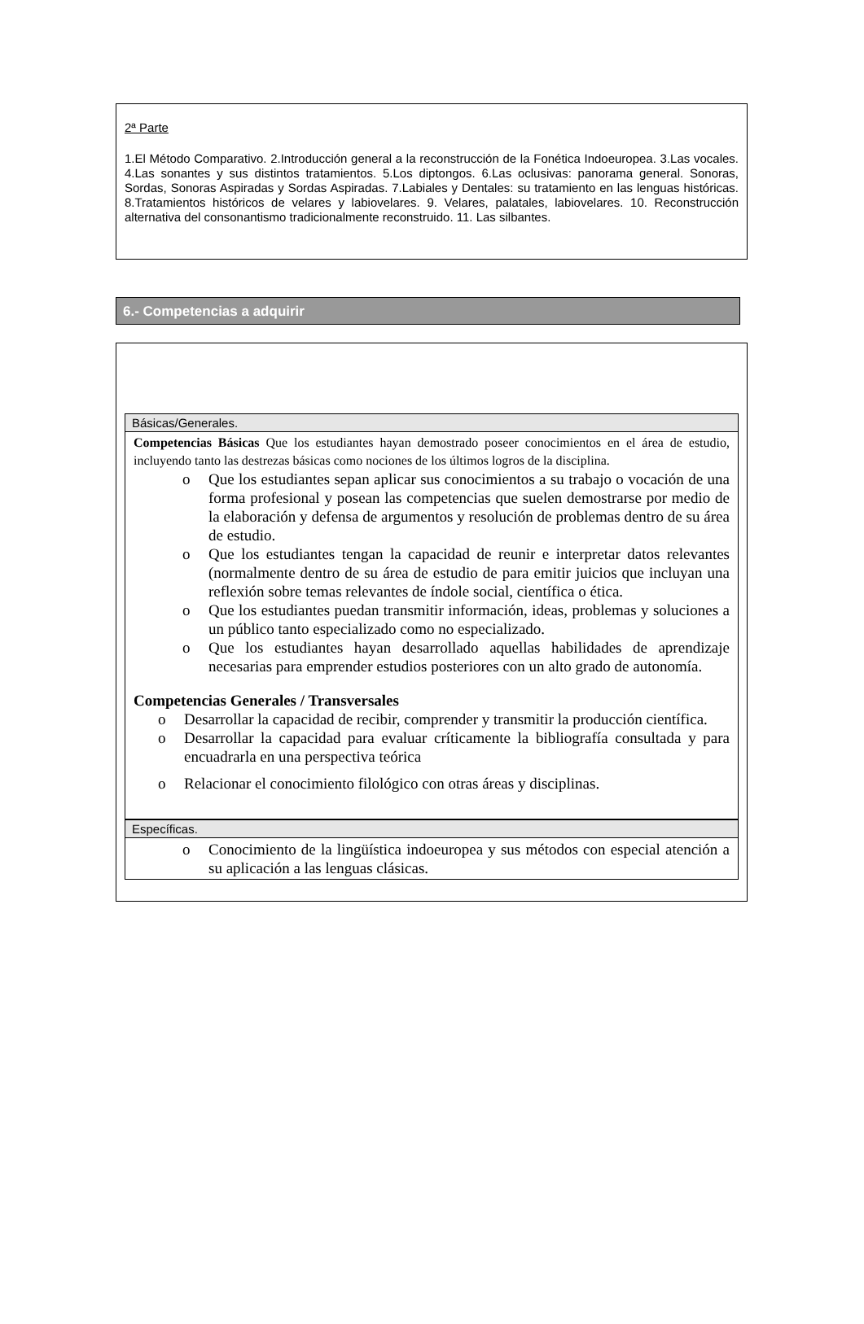2ª Parte
1.El Método Comparativo. 2.Introducción general a la reconstrucción de la Fonética Indoeuropea. 3.Las vocales. 4.Las sonantes y sus distintos tratamientos. 5.Los diptongos. 6.Las oclusivas: panorama general. Sonoras, Sordas, Sonoras Aspiradas y Sordas Aspiradas. 7.Labiales y Dentales: su tratamiento en las lenguas históricas. 8.Tratamientos históricos de velares y labiovelares. 9. Velares, palatales, labiovelares. 10. Reconstrucción alternativa del consonantismo tradicionalmente reconstruido. 11. Las silbantes.
6.- Competencias a adquirir
Básicas/Generales.
Competencias Básicas Que los estudiantes hayan demostrado poseer conocimientos en el área de estudio, incluyendo tanto las destrezas básicas como nociones de los últimos logros de la disciplina.
o Que los estudiantes sepan aplicar sus conocimientos a su trabajo o vocación de una forma profesional y posean las competencias que suelen demostrarse por medio de la elaboración y defensa de argumentos y resolución de problemas dentro de su área de estudio.
o Que los estudiantes tengan la capacidad de reunir e interpretar datos relevantes (normalmente dentro de su área de estudio de para emitir juicios que incluyan una reflexión sobre temas relevantes de índole social, científica o ética.
o Que los estudiantes puedan transmitir información, ideas, problemas y soluciones a un público tanto especializado como no especializado.
o Que los estudiantes hayan desarrollado aquellas habilidades de aprendizaje necesarias para emprender estudios posteriores con un alto grado de autonomía.
Competencias Generales / Transversales
o Desarrollar la capacidad de recibir, comprender y transmitir la producción científica.
o Desarrollar la capacidad para evaluar críticamente la bibliografía consultada y para encuadrarla en una perspectiva teórica
o Relacionar el conocimiento filológico con otras áreas y disciplinas.
Específicas.
o Conocimiento de la lingüística indoeuropea y sus métodos con especial atención a su aplicación a las lenguas clásicas.